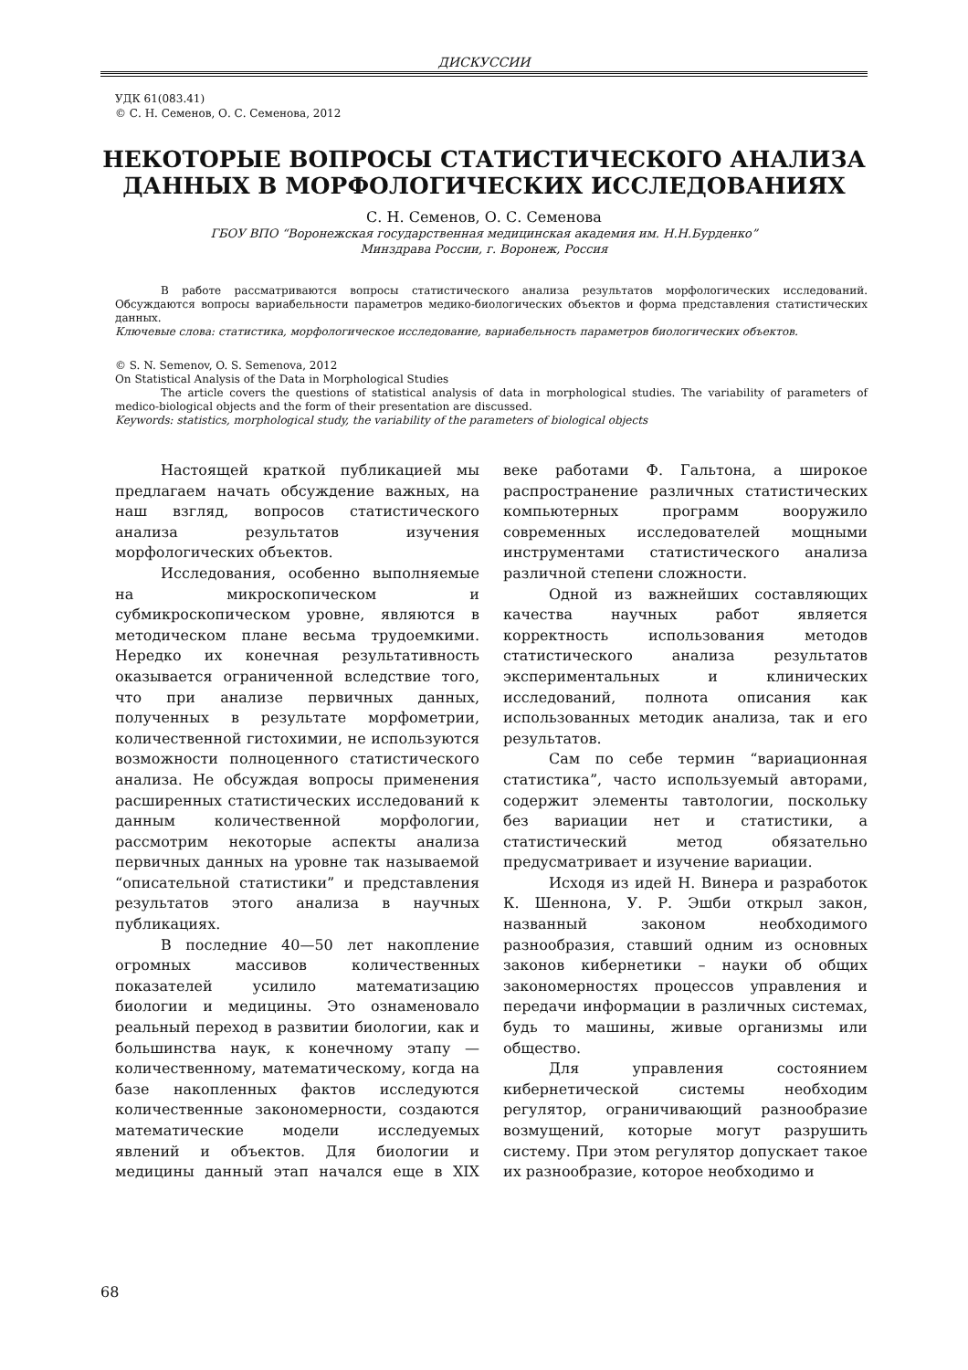ДИСКУССИИ
УДК 61(083.41)
© С. Н. Семенов, О. С. Семенова, 2012
НЕКОТОРЫЕ ВОПРОСЫ СТАТИСТИЧЕСКОГО АНАЛИЗА ДАННЫХ В МОРФОЛОГИЧЕСКИХ ИССЛЕДОВАНИЯХ
С. Н. Семенов, О. С. Семенова
ГБОУ ВПО “Воронежская государственная медицинская академия им. Н.Н.Бурденко”
Минздрава России, г. Воронеж, Россия
В работе рассматриваются вопросы статистического анализа результатов морфологических исследований. Обсуждаются вопросы вариабельности параметров медико-биологических объектов и форма представления статистических данных.
Ключевые слова: статистика, морфологическое исследование, вариабельность параметров биологических объектов.
© S. N. Semenov, O. S. Semenova, 2012
On Statistical Analysis of the Data in Morphological Studies
The article covers the questions of statistical analysis of data in morphological studies. The variability of parameters of medico-biological objects and the form of their presentation are discussed.
Keywords: statistics, morphological study, the variability of the parameters of biological objects
Настоящей краткой публикацией мы предлагаем начать обсуждение важных, на наш взгляд, вопросов статистического анализа результатов изучения морфологических объектов.
Исследования, особенно выполняемые на микроскопическом и субмикроскопическом уровне, являются в методическом плане весьма трудоемкими. Нередко их конечная результативность оказывается ограниченной вследствие того, что при анализе первичных данных, полученных в результате морфометрии, количественной гистохимии, не используются возможности полноценного статистического анализа. Не обсуждая вопросы применения расширенных статистических исследований к данным количественной морфологии, рассмотрим некоторые аспекты анализа первичных данных на уровне так называемой “описательной статистики” и представления результатов этого анализа в научных публикациях.
В последние 40—50 лет накопление огромных массивов количественных показателей усилило математизацию биологии и медицины. Это ознаменовало реальный переход в развитии биологии, как и большинства наук, к конечному этапу — количественному, математическому, когда на базе накопленных фактов исследуются количественные закономерности, создаются математические модели исследуемых явлений и объектов. Для биологии и медицины данный этап начался еще в XIX веке работами Ф. Гальтона, а широкое распространение различных статистических компьютерных программ вооружило современных исследователей мощными инструментами статистического анализа различной степени сложности.
Одной из важнейших составляющих качества научных работ является корректность использования методов статистического анализа результатов экспериментальных и клинических исследований, полнота описания как использованных методик анализа, так и его результатов.
Сам по себе термин “вариационная статистика”, часто используемый авторами, содержит элементы тавтологии, поскольку без вариации нет и статистики, а статистический метод обязательно предусматривает и изучение вариации.
Исходя из идей Н. Винера и разработок К. Шеннона, У. Р. Эшби открыл закон, названный законом необходимого разнообразия, ставший одним из основных законов кибернетики – науки об общих закономерностях процессов управления и передачи информации в различных системах, будь то машины, живые организмы или общество.
Для управления состоянием кибернетической системы необходим регулятор, ограничивающий разнообразие возмущений, которые могут разрушить систему. При этом регулятор допускает такое их разнообразие, которое необходимо и
68